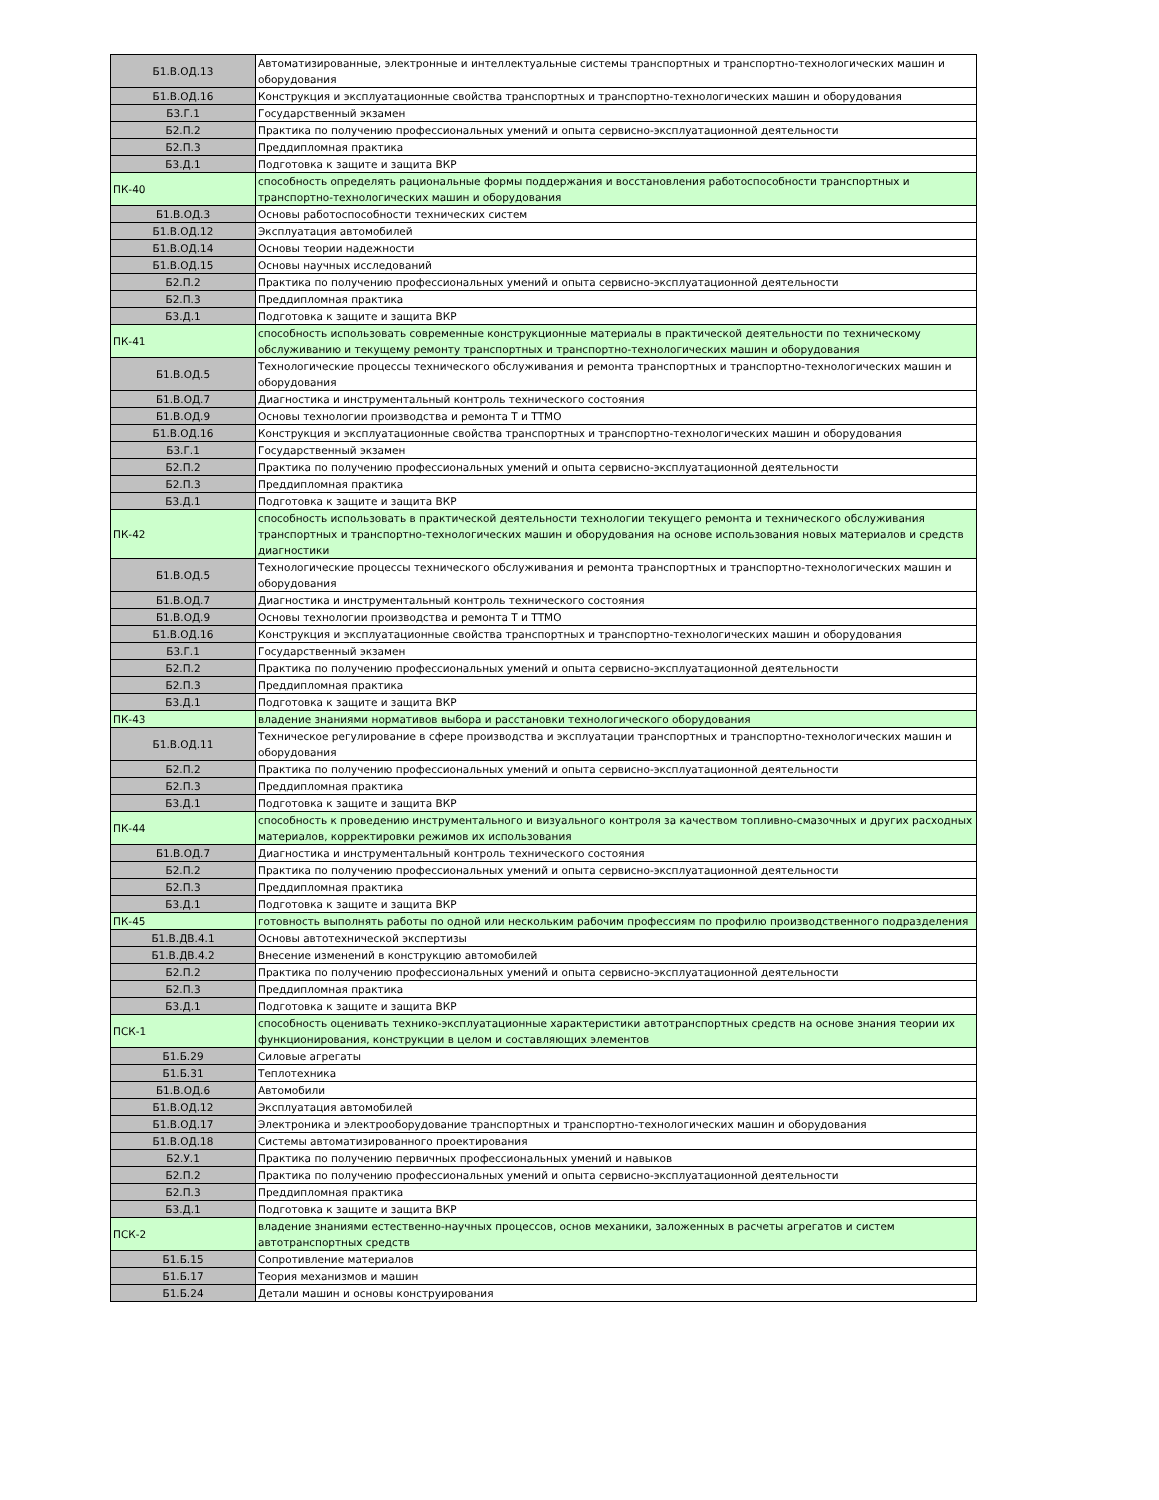| Б1.В.ОД.13 | Автоматизированные, электронные и интеллектуальные системы транспортных и транспортно-технологических машин и оборудования |
| Б1.В.ОД.16 | Конструкция и эксплуатационные свойства транспортных и транспортно-технологических машин и оборудования |
| Б3.Г.1 | Государственный экзамен |
| Б2.П.2 | Практика по получению профессиональных умений и опыта сервисно-эксплуатационной деятельности |
| Б2.П.3 | Преддипломная практика |
| Б3.Д.1 | Подготовка к защите и защита ВКР |
| ПК-40 | способность определять рациональные формы поддержания и восстановления работоспособности транспортных и транспортно-технологических машин и оборудования |
| Б1.В.ОД.3 | Основы работоспособности технических систем |
| Б1.В.ОД.12 | Эксплуатация автомобилей |
| Б1.В.ОД.14 | Основы теории надежности |
| Б1.В.ОД.15 | Основы научных исследований |
| Б2.П.2 | Практика по получению профессиональных умений и опыта сервисно-эксплуатационной деятельности |
| Б2.П.3 | Преддипломная практика |
| Б3.Д.1 | Подготовка к защите и защита ВКР |
| ПК-41 | способность использовать современные конструкционные материалы в практической деятельности по техническому обслуживанию и текущему ремонту транспортных и транспортно-технологических машин и оборудования |
| Б1.В.ОД.5 | Технологические процессы технического обслуживания и ремонта транспортных и транспортно-технологических машин и оборудования |
| Б1.В.ОД.7 | Диагностика и инструментальный контроль технического состояния |
| Б1.В.ОД.9 | Основы технологии производства и ремонта Т и ТТМО |
| Б1.В.ОД.16 | Конструкция и эксплуатационные свойства транспортных и транспортно-технологических машин и оборудования |
| Б3.Г.1 | Государственный экзамен |
| Б2.П.2 | Практика по получению профессиональных умений и опыта сервисно-эксплуатационной деятельности |
| Б2.П.3 | Преддипломная практика |
| Б3.Д.1 | Подготовка к защите и защита ВКР |
| ПК-42 | способность использовать в практической деятельности технологии текущего ремонта и технического обслуживания транспортных и транспортно-технологических машин и оборудования на основе использования новых материалов и средств диагностики |
| Б1.В.ОД.5 | Технологические процессы технического обслуживания и ремонта транспортных и транспортно-технологических машин и оборудования |
| Б1.В.ОД.7 | Диагностика и инструментальный контроль технического состояния |
| Б1.В.ОД.9 | Основы технологии производства и ремонта Т и ТТМО |
| Б1.В.ОД.16 | Конструкция и эксплуатационные свойства транспортных и транспортно-технологических машин и оборудования |
| Б3.Г.1 | Государственный экзамен |
| Б2.П.2 | Практика по получению профессиональных умений и опыта сервисно-эксплуатационной деятельности |
| Б2.П.3 | Преддипломная практика |
| Б3.Д.1 | Подготовка к защите и защита ВКР |
| ПК-43 | владение знаниями нормативов выбора и расстановки технологического оборудования |
| Б1.В.ОД.11 | Техническое регулирование в сфере производства и эксплуатации транспортных и транспортно-технологических машин и оборудования |
| Б2.П.2 | Практика по получению профессиональных умений и опыта сервисно-эксплуатационной деятельности |
| Б2.П.3 | Преддипломная практика |
| Б3.Д.1 | Подготовка к защите и защита ВКР |
| ПК-44 | способность к проведению инструментального и визуального контроля за качеством топливно-смазочных и других расходных материалов, корректировки режимов их использования |
| Б1.В.ОД.7 | Диагностика и инструментальный контроль технического состояния |
| Б2.П.2 | Практика по получению профессиональных умений и опыта сервисно-эксплуатационной деятельности |
| Б2.П.3 | Преддипломная практика |
| Б3.Д.1 | Подготовка к защите и защита ВКР |
| ПК-45 | готовность выполнять работы по одной или нескольким рабочим профессиям по профилю производственного подразделения |
| Б1.В.ДВ.4.1 | Основы автотехнической экспертизы |
| Б1.В.ДВ.4.2 | Внесение изменений в конструкцию автомобилей |
| Б2.П.2 | Практика по получению профессиональных умений и опыта сервисно-эксплуатационной деятельности |
| Б2.П.3 | Преддипломная практика |
| Б3.Д.1 | Подготовка к защите и защита ВКР |
| ПСК-1 | способность оценивать технико-эксплуатационные характеристики автотранспортных средств на основе знания теории их функционирования, конструкции в целом и составляющих элементов |
| Б1.Б.29 | Силовые агрегаты |
| Б1.Б.31 | Теплотехника |
| Б1.В.ОД.6 | Автомобили |
| Б1.В.ОД.12 | Эксплуатация автомобилей |
| Б1.В.ОД.17 | Электроника и электрооборудование транспортных и транспортно-технологических машин и оборудования |
| Б1.В.ОД.18 | Системы автоматизированного проектирования |
| Б2.У.1 | Практика по получению первичных профессиональных умений и навыков |
| Б2.П.2 | Практика по получению профессиональных умений и опыта сервисно-эксплуатационной деятельности |
| Б2.П.3 | Преддипломная практика |
| Б3.Д.1 | Подготовка к защите и защита ВКР |
| ПСК-2 | владение знаниями естественно-научных процессов, основ механики, заложенных в расчеты агрегатов и систем автотранспортных средств |
| Б1.Б.15 | Сопротивление материалов |
| Б1.Б.17 | Теория механизмов и машин |
| Б1.Б.24 | Детали машин и основы конструирования |